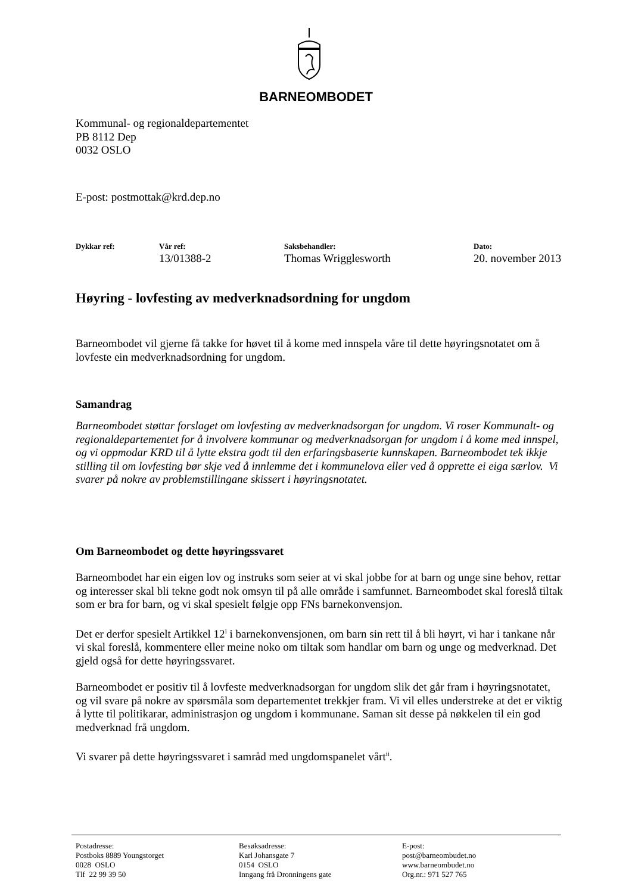BARNEOMBODET
Kommunal- og regionaldepartementet
PB 8112 Dep
0032 OSLO
E-post: postmottak@krd.dep.no
Dykkar ref: Vår ref:
13/01388-2
Saksbehandler:
Thomas Wrigglesworth
Dato:
20. november 2013
Høyring - lovfesting av medverknadsordning for ungdom
Barneombodet vil gjerne få takke for høvet til å kome med innspela våre til dette høyringsnotatet om å lovfeste ein medverknadsordning for ungdom.
Samandrag
Barneombodet støttar forslaget om lovfesting av medverknadsorgan for ungdom. Vi roser Kommunalt- og regionaldepartementet for å involvere kommunar og medverknadsorgan for ungdom i å kome med innspel, og vi oppmodar KRD til å lytte ekstra godt til den erfaringsbaserte kunnskapen. Barneombodet tek ikkje stilling til om lovfesting bør skje ved å innlemme det i kommunelova eller ved å opprette ei eiga særlov. Vi svarer på nokre av problemstillingane skissert i høyringsnotatet.
Om Barneombodet og dette høyringssvaret
Barneombodet har ein eigen lov og instruks som seier at vi skal jobbe for at barn og unge sine behov, rettar og interesser skal bli tekne godt nok omsyn til på alle område i samfunnet. Barneombodet skal foreslå tiltak som er bra for barn, og vi skal spesielt følgje opp FNs barnekonvensjon.
Det er derfor spesielt Artikkel 12<sup>i</sup> i barnekonvensjonen, om barn sin rett til å bli høyrt, vi har i tankane når vi skal foreslå, kommentere eller meine noko om tiltak som handlar om barn og unge og medverknad. Det gjeld også for dette høyringssvaret.
Barneombodet er positiv til å lovfeste medverknadsorgan for ungdom slik det går fram i høyringsnotatet, og vil svare på nokre av spørsmåla som departementet trekkjer fram. Vi vil elles understreke at det er viktig å lytte til politikarar, administrasjon og ungdom i kommunane. Saman sit desse på nøkkelen til ein god medverknad frå ungdom.
Vi svarer på dette høyringssvaret i samråd med ungdomspanelet vårt<sup>ii</sup>.
Postadresse:
Postboks 8889 Youngstorget
0028 OSLO
Tlf 22 99 39 50
Besøksadresse:
Karl Johansgate 7
0154 OSLO
Inngang frå Dronningens gate
E-post:
post@barneombudet.no
www.barneombudet.no
Org.nr.: 971 527 765